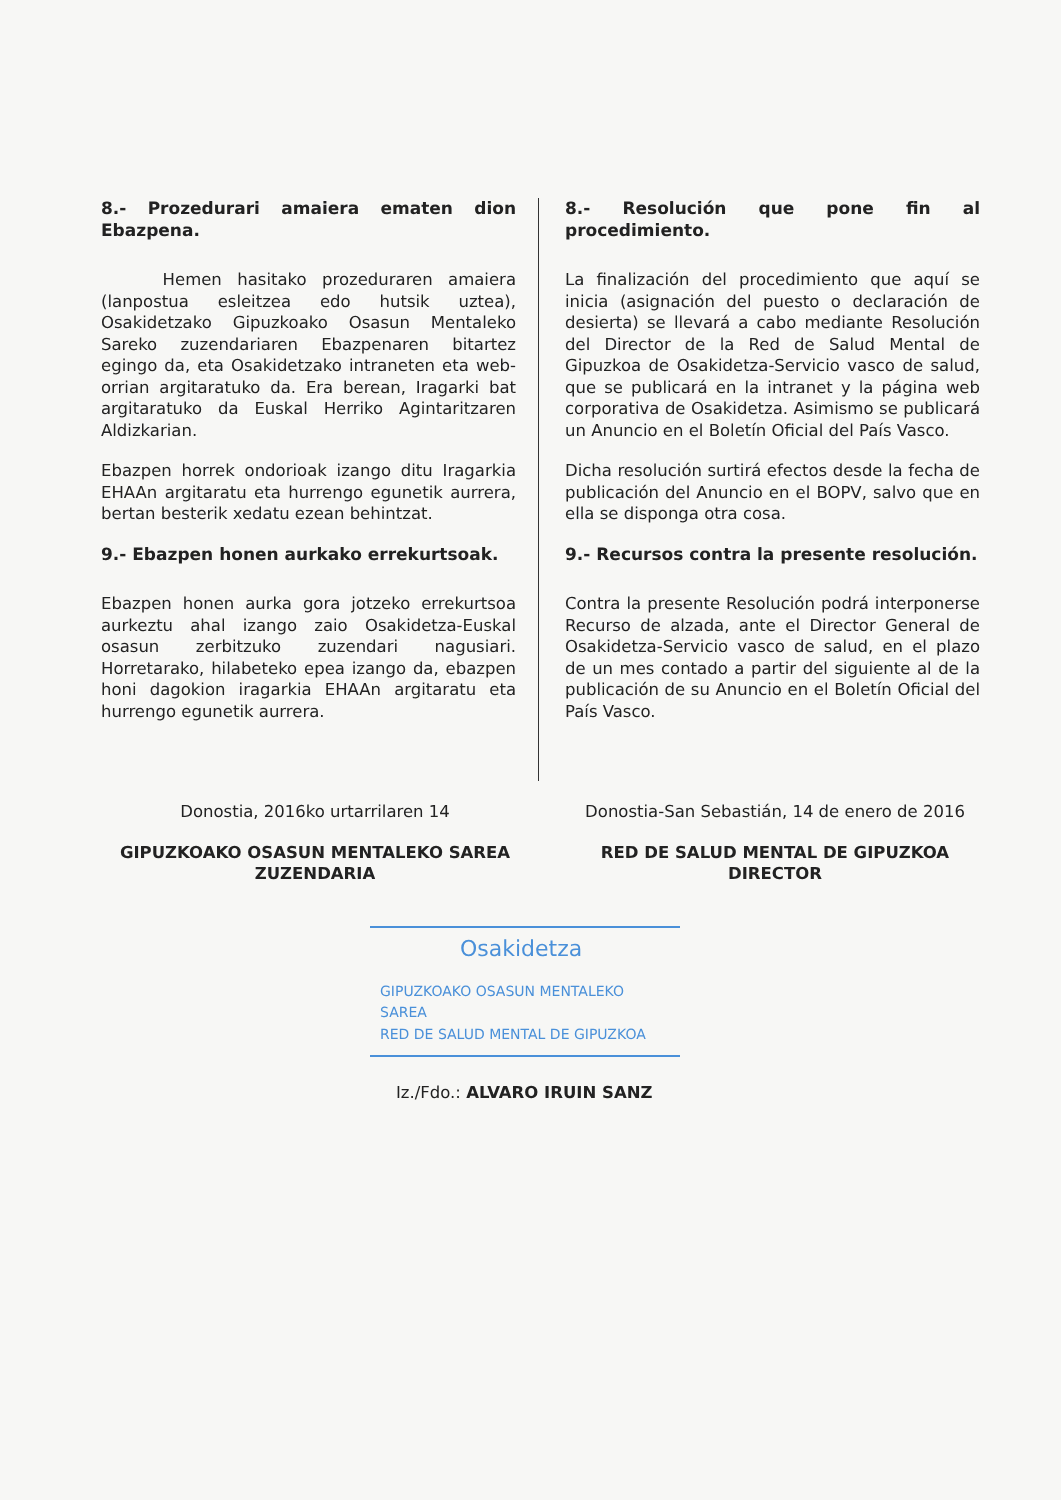8.- Prozedurari amaiera ematen dion Ebazpena.
Hemen hasitako prozeduraren amaiera (lanpostua esleitzea edo hutsik uztea), Osakidetzako Gipuzkoako Osasun Mentaleko Sareko zuzendariaren Ebazpenaren bitartez egingo da, eta Osakidetzako intraneten eta web-orrian argitaratuko da. Era berean, Iragarki bat argitaratuko da Euskal Herriko Agintaritzaren Aldizkarian.
Ebazpen horrek ondorioak izango ditu Iragarkia EHAAn argitaratu eta hurrengo egunetik aurrera, bertan besterik xedatu ezean behintzat.
9.- Ebazpen honen aurkako errekurtsoak.
Ebazpen honen aurka gora jotzeko errekurtsoa aurkeztu ahal izango zaio Osakidetza-Euskal osasun zerbitzuko zuzendari nagusiari. Horretarako, hilabeteko epea izango da, ebazpen honi dagokion iragarkia EHAAn argitaratu eta hurrengo egunetik aurrera.
8.- Resolución que pone fin al procedimiento.
La finalización del procedimiento que aquí se inicia (asignación del puesto o declaración de desierta) se llevará a cabo mediante Resolución del Director de la Red de Salud Mental de Gipuzkoa de Osakidetza-Servicio vasco de salud, que se publicará en la intranet y la página web corporativa de Osakidetza. Asimismo se publicará un Anuncio en el Boletín Oficial del País Vasco.
Dicha resolución surtirá efectos desde la fecha de publicación del Anuncio en el BOPV, salvo que en ella se disponga otra cosa.
9.- Recursos contra la presente resolución.
Contra la presente Resolución podrá interponerse Recurso de alzada, ante el Director General de Osakidetza-Servicio vasco de salud, en el plazo de un mes contado a partir del siguiente al de la publicación de su Anuncio en el Boletín Oficial del País Vasco.
Donostia, 2016ko urtarrilaren 14
GIPUZKOAKO OSASUN MENTALEKO SAREA
ZUZENDARIA
Donostia-San Sebastián, 14 de enero de 2016
RED DE SALUD MENTAL DE GIPUZKOA
DIRECTOR
Osakidetza
GIPUZKOAKO OSASUN MENTALEKO SAREA
RED DE SALUD MENTAL DE GIPUZKOA
Iz./Fdo.: ALVARO IRUIN SANZ